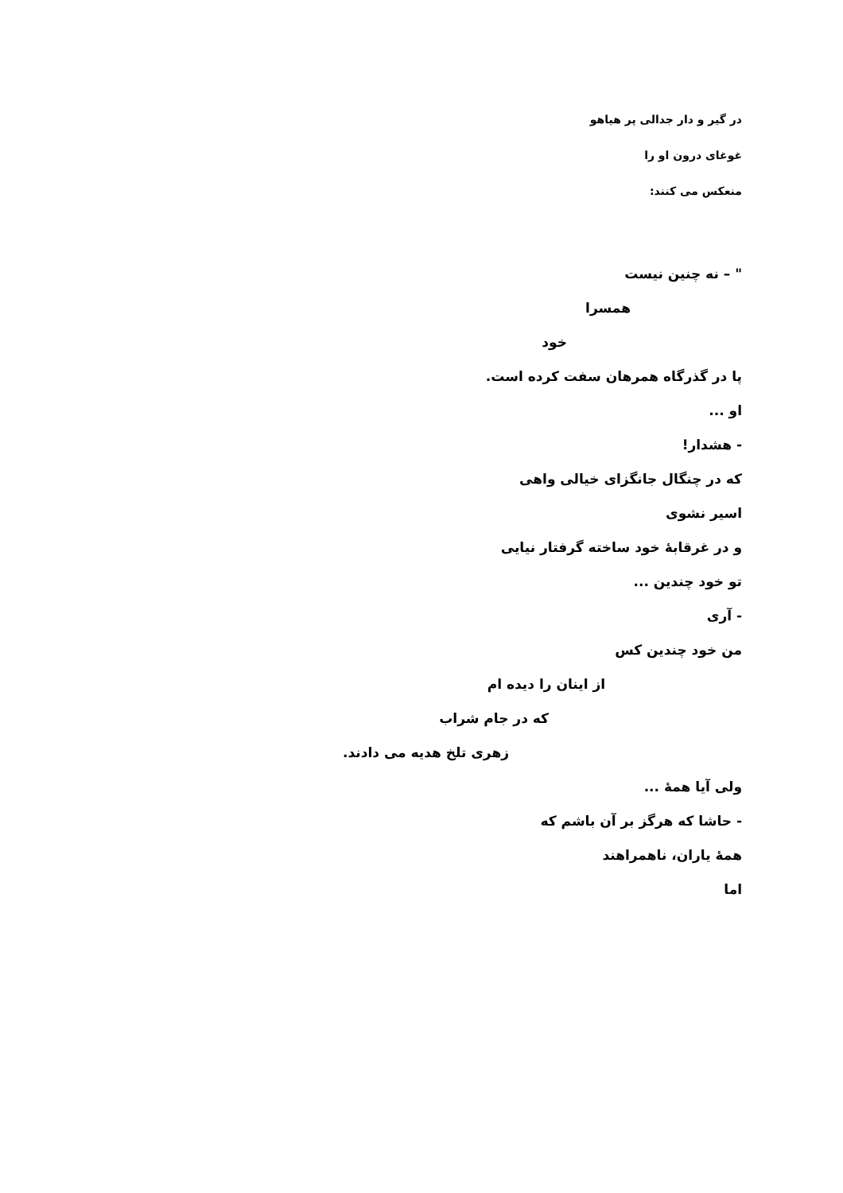در گیر و دار جدالی پر هیاهو
غوغای درون او را
منعکس می کنند:
" – نه چنین نیست
همسرا
خود
پا در گذرگاه همرهان سفت کرده است.
او ...
- هشدار!
که در چنگال جانگزای خیالی واهی
اسیر نشوی
و در غرقابهٔ خود ساخته گرفتار نیایی
تو خود چندین ...
- آری
من خود چندین کس
از اینان را دیده ام
که در جام شراب
زهری تلخ هدیه می دادند.
ولی آیا همهٔ ...
- حاشا که هرگز بر آن باشم که
همهٔ یاران، ناهمراهند
اما